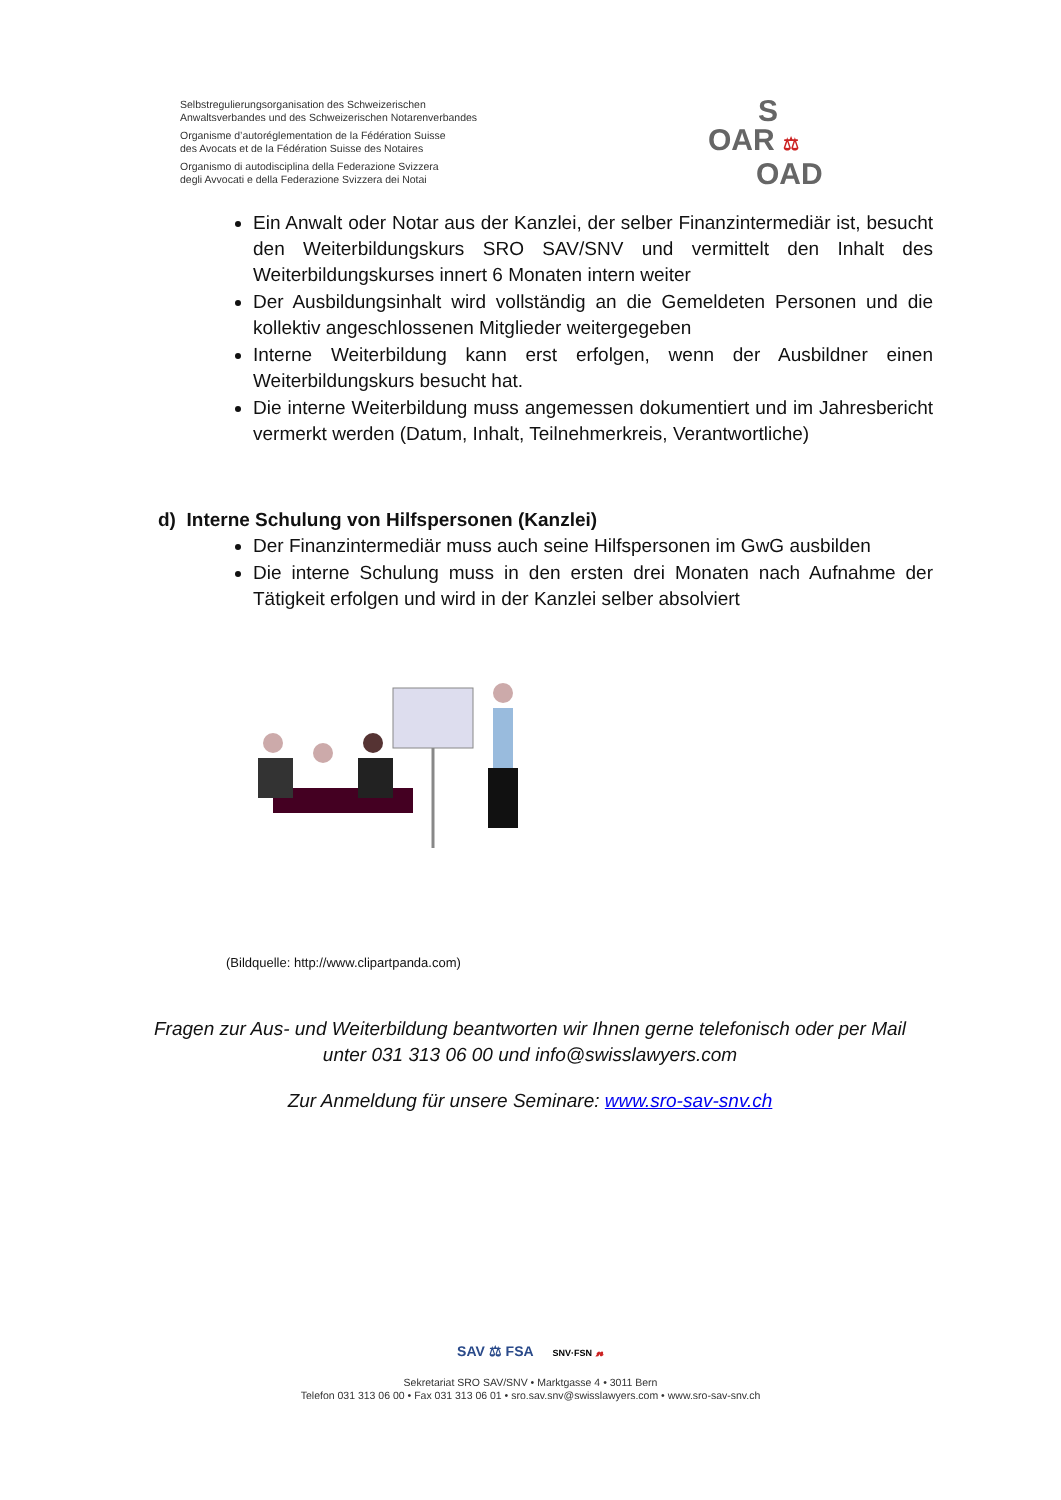Selbstregulierungsorganisation des Schweizerischen
Anwaltsverbandes und des Schweizerischen Notarenverbandes
Organisme d’autoréglementation de la Fédération Suisse
des Avocats et de la Fédération Suisse des Notaires
Organismo di autodisciplina della Federazione Svizzera
degli Avvocati e della Federazione Svizzera dei Notai
S
OAR ⚖
OAD
Ein Anwalt oder Notar aus der Kanzlei, der selber Finanzintermediär ist, besucht den Weiterbildungskurs SRO SAV/SNV und vermittelt den Inhalt des Weiterbildungskurses innert 6 Monaten intern weiter
Der Ausbildungsinhalt wird vollständig an die Gemeldeten Personen und die kollektiv angeschlossenen Mitglieder weitergegeben
Interne Weiterbildung kann erst erfolgen, wenn der Ausbildner einen Weiterbildungskurs besucht hat.
Die interne Weiterbildung muss angemessen dokumentiert und im Jahresbericht vermerkt werden (Datum, Inhalt, Teilnehmerkreis, Verantwortliche)
d) Interne Schulung von Hilfspersonen (Kanzlei)
Der Finanzintermediär muss auch seine Hilfspersonen im GwG ausbilden
Die interne Schulung muss in den ersten drei Monaten nach Aufnahme der Tätigkeit erfolgen und wird in der Kanzlei selber absolviert
(Bildquelle: http://www.clipartpanda.com)
Fragen zur Aus- und Weiterbildung beantworten wir Ihnen gerne telefonisch oder per Mail unter 031 313 06 00 und info@swisslawyers.com
Zur Anmeldung für unsere Seminare: www.sro-sav-snv.ch
SAV ⚖ FSA SNV·FSN 𝓷
Sekretariat SRO SAV/SNV • Marktgasse 4 • 3011 Bern
Telefon 031 313 06 00 • Fax 031 313 06 01 • sro.sav.snv@swisslawyers.com • www.sro-sav-snv.ch